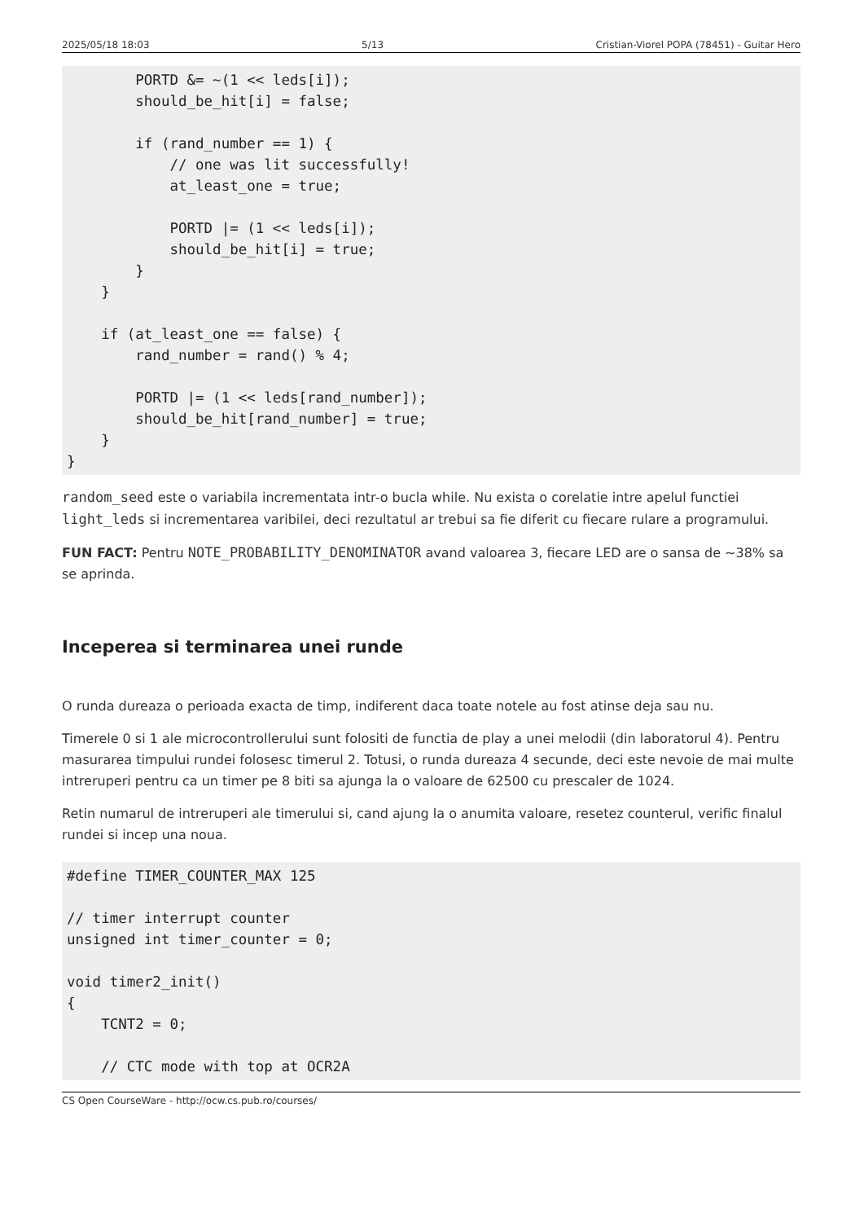2025/05/18 18:03 5/13 Cristian-Viorel POPA (78451) - Guitar Hero
        PORTD &= ~(1 << leds[i]);
        should_be_hit[i] = false;

        if (rand_number == 1) {
            // one was lit successfully!
            at_least_one = true;

            PORTD |= (1 << leds[i]);
            should_be_hit[i] = true;
        }
    }

    if (at_least_one == false) {
        rand_number = rand() % 4;

        PORTD |= (1 << leds[rand_number]);
        should_be_hit[rand_number] = true;
    }
}
random_seed este o variabila incrementata intr-o bucla while. Nu exista o corelatie intre apelul functiei light_leds si incrementarea varibilei, deci rezultatul ar trebui sa fie diferit cu fiecare rulare a programului.
FUN FACT: Pentru NOTE_PROBABILITY_DENOMINATOR avand valoarea 3, fiecare LED are o sansa de ~38% sa se aprinda.
Inceperea si terminarea unei runde
O runda dureaza o perioada exacta de timp, indiferent daca toate notele au fost atinse deja sau nu.
Timerele 0 si 1 ale microcontrollerului sunt folositi de functia de play a unei melodii (din laboratorul 4). Pentru masurarea timpului rundei folosesc timerul 2. Totusi, o runda dureaza 4 secunde, deci este nevoie de mai multe intreruperi pentru ca un timer pe 8 biti sa ajunga la o valoare de 62500 cu prescaler de 1024.
Retin numarul de intreruperi ale timerului si, cand ajung la o anumita valoare, resetez counterul, verific finalul rundei si incep una noua.
#define TIMER_COUNTER_MAX 125

// timer interrupt counter
unsigned int timer_counter = 0;

void timer2_init()
{
    TCNT2 = 0;

    // CTC mode with top at OCR2A
CS Open CourseWare - http://ocw.cs.pub.ro/courses/